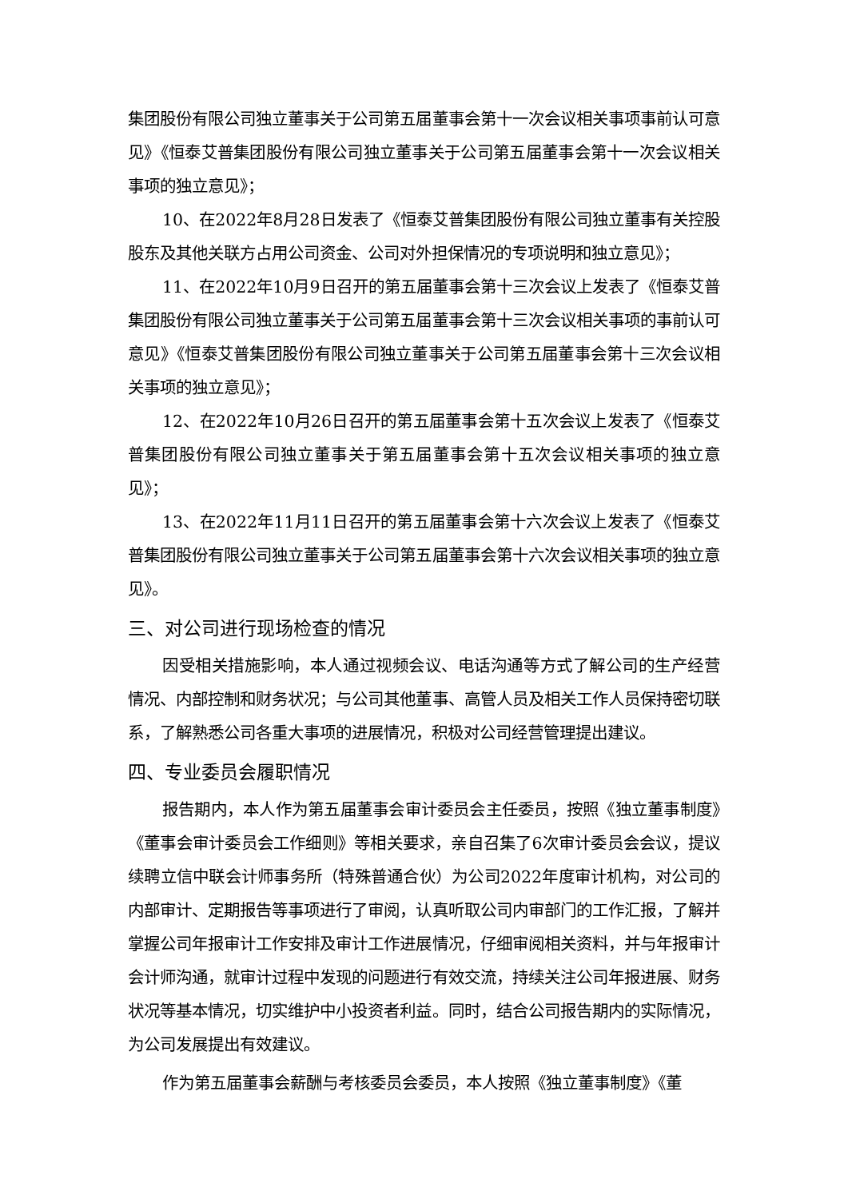集团股份有限公司独立董事关于公司第五届董事会第十一次会议相关事项事前认可意见》《恒泰艾普集团股份有限公司独立董事关于公司第五届董事会第十一次会议相关事项的独立意见》；
10、在2022年8月28日发表了《恒泰艾普集团股份有限公司独立董事有关控股股东及其他关联方占用公司资金、公司对外担保情况的专项说明和独立意见》；
11、在2022年10月9日召开的第五届董事会第十三次会议上发表了《恒泰艾普集团股份有限公司独立董事关于公司第五届董事会第十三次会议相关事项的事前认可意见》《恒泰艾普集团股份有限公司独立董事关于公司第五届董事会第十三次会议相关事项的独立意见》；
12、在2022年10月26日召开的第五届董事会第十五次会议上发表了《恒泰艾普集团股份有限公司独立董事关于第五届董事会第十五次会议相关事项的独立意见》；
13、在2022年11月11日召开的第五届董事会第十六次会议上发表了《恒泰艾普集团股份有限公司独立董事关于公司第五届董事会第十六次会议相关事项的独立意见》。
三、对公司进行现场检查的情况
因受相关措施影响，本人通过视频会议、电话沟通等方式了解公司的生产经营情况、内部控制和财务状况；与公司其他董事、高管人员及相关工作人员保持密切联系，了解熟悉公司各重大事项的进展情况，积极对公司经营管理提出建议。
四、专业委员会履职情况
报告期内，本人作为第五届董事会审计委员会主任委员，按照《独立董事制度》《董事会审计委员会工作细则》等相关要求，亲自召集了6次审计委员会会议，提议续聘立信中联会计师事务所（特殊普通合伙）为公司2022年度审计机构，对公司的内部审计、定期报告等事项进行了审阅，认真听取公司内审部门的工作汇报，了解并掌握公司年报审计工作安排及审计工作进展情况，仔细审阅相关资料，并与年报审计会计师沟通，就审计过程中发现的问题进行有效交流，持续关注公司年报进展、财务状况等基本情况，切实维护中小投资者利益。同时，结合公司报告期内的实际情况，为公司发展提出有效建议。
作为第五届董事会薪酬与考核委员会委员，本人按照《独立董事制度》《董